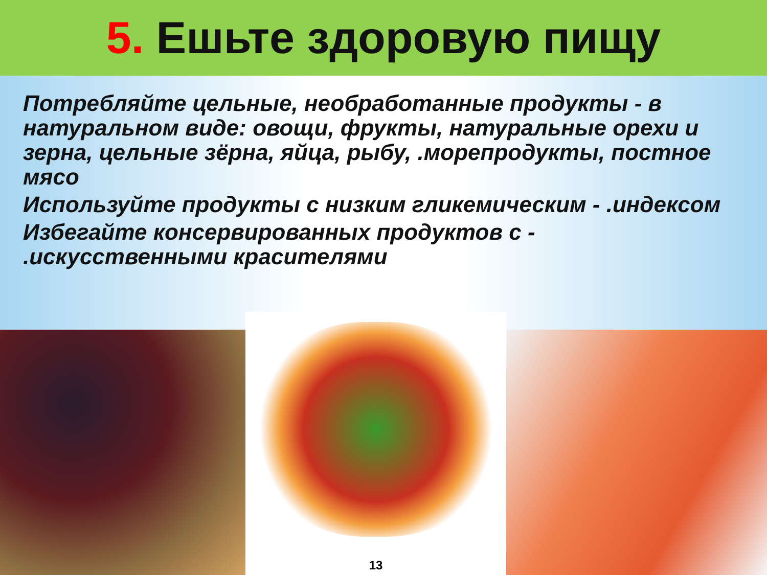5. Ешьте здоровую пищу
Потребляйте цельные, необработанные продукты - в натуральном виде: овощи, фрукты, натуральные орехи и зерна, цельные зёрна, яйца, рыбу, .морепродукты, постное мясо
Используйте продукты с низким гликемическим - .индексом
Избегайте консервированных продуктов с - .искусственными красителями
13